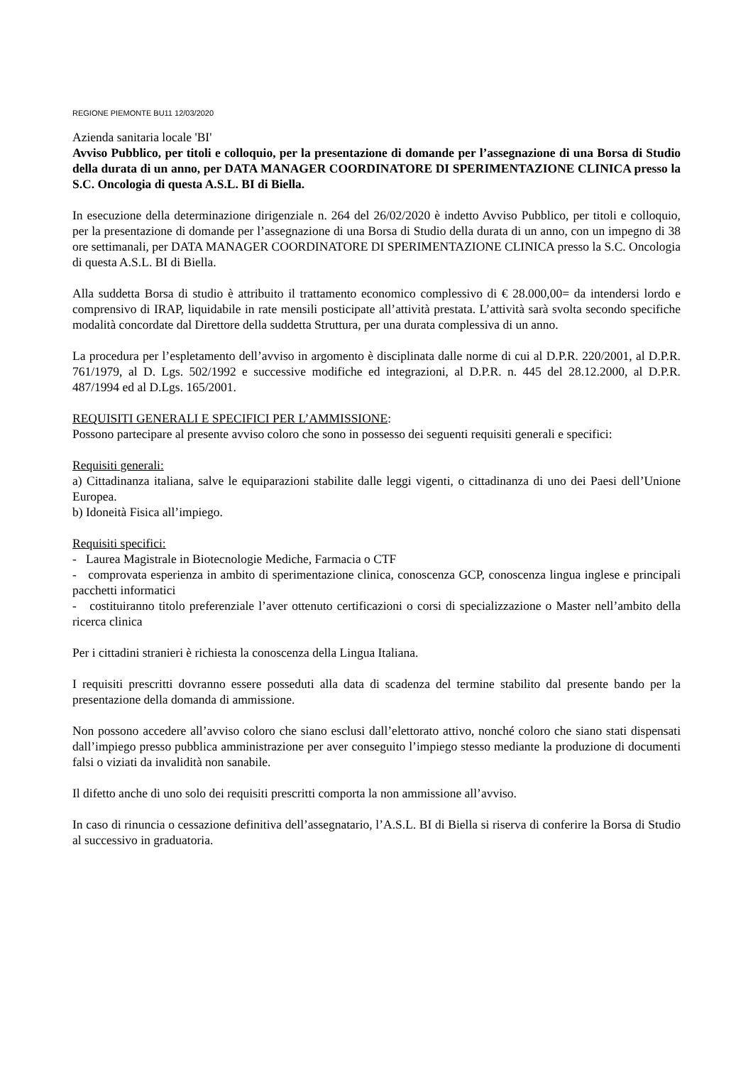REGIONE PIEMONTE BU11 12/03/2020
Azienda sanitaria locale 'BI'
Avviso Pubblico, per titoli e colloquio, per la presentazione di domande per l’assegnazione di una Borsa di Studio della durata di un anno, per DATA MANAGER COORDINATORE DI SPERIMENTAZIONE CLINICA presso la S.C. Oncologia di questa A.S.L. BI di Biella.
In esecuzione della determinazione dirigenziale n. 264 del 26/02/2020 è indetto Avviso Pubblico, per titoli e colloquio, per la presentazione di domande per l’assegnazione di una Borsa di Studio della durata di un anno, con un impegno di 38 ore settimanali, per DATA MANAGER COORDINATORE DI SPERIMENTAZIONE CLINICA presso la S.C. Oncologia di questa A.S.L. BI di Biella.
Alla suddetta Borsa di studio è attribuito il trattamento economico complessivo di € 28.000,00= da intendersi lordo e comprensivo di IRAP, liquidabile in rate mensili posticipate all’attività prestata. L’attività sarà svolta secondo specifiche modalità concordate dal Direttore della suddetta Struttura, per una durata complessiva di un anno.
La procedura per l’espletamento dell’avviso in argomento è disciplinata dalle norme di cui al D.P.R. 220/2001, al D.P.R. 761/1979, al D. Lgs. 502/1992 e successive modifiche ed integrazioni, al D.P.R. n. 445 del 28.12.2000, al D.P.R. 487/1994 ed al D.Lgs. 165/2001.
REQUISITI GENERALI E SPECIFICI PER L’AMMISSIONE:
Possono partecipare al presente avviso coloro che sono in possesso dei seguenti requisiti generali e specifici:
Requisiti generali:
a) Cittadinanza italiana, salve le equiparazioni stabilite dalle leggi vigenti, o cittadinanza di uno dei Paesi dell’Unione Europea.
b) Idoneità Fisica all’impiego.
Requisiti specifici:
- Laurea Magistrale in Biotecnologie Mediche, Farmacia o CTF
- comprovata esperienza in ambito di sperimentazione clinica, conoscenza GCP, conoscenza lingua inglese e principali pacchetti informatici
- costituiranno titolo preferenziale l’aver ottenuto certificazioni o corsi di specializzazione o Master nell’ambito della ricerca clinica
Per i cittadini stranieri è richiesta la conoscenza della Lingua Italiana.
I requisiti prescritti dovranno essere posseduti alla data di scadenza del termine stabilito dal presente bando per la presentazione della domanda di ammissione.
Non possono accedere all’avviso coloro che siano esclusi dall’elettorato attivo, nonché coloro che siano stati dispensati dall’impiego presso pubblica amministrazione per aver conseguito l’impiego stesso mediante la produzione di documenti falsi o viziati da invalidità non sanabile.
Il difetto anche di uno solo dei requisiti prescritti comporta la non ammissione all’avviso.
In caso di rinuncia o cessazione definitiva dell’assegnatario, l’A.S.L. BI di Biella si riserva di conferire la Borsa di Studio al successivo in graduatoria.